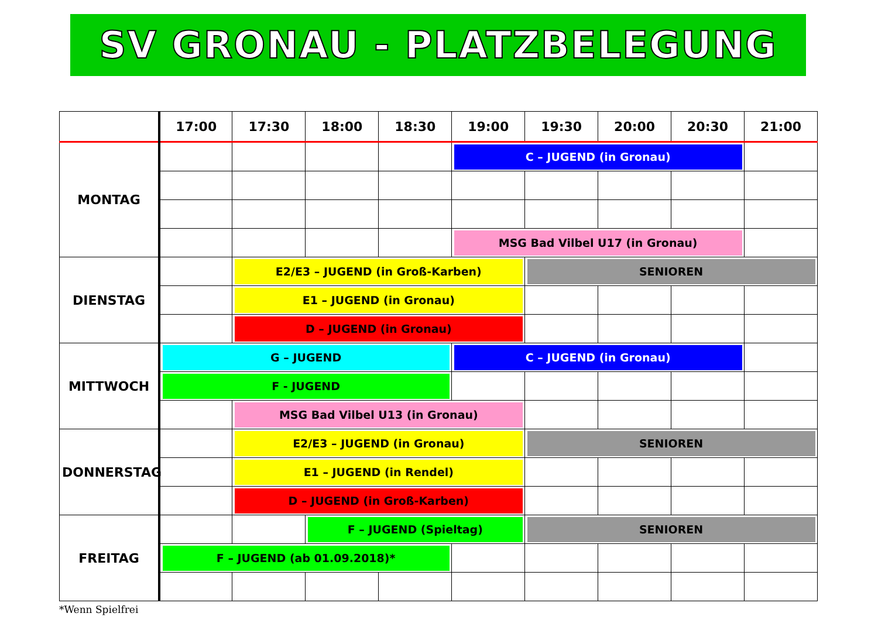SV GRONAU - PLATZBELEGUNG
| | 17:00 | 17:30 | 18:00 | 18:30 | 19:00 | 19:30 | 20:00 | 20:30 | 21:00 |
| --- | --- | --- | --- | --- | --- | --- | --- | --- | --- |
| MONTAG | | | | | C – JUGEND (in Gronau) | | | | |
| | | | | | MSG Bad Vilbel U17 (in Gronau) | | | | |
| DIENSTAG | | E2/E3 – JUGEND (in Groß-Karben) | | | | SENIOREN | | | |
| | | E1 – JUGEND (in Gronau) | | | | | | | |
| | | D – JUGEND (in Gronau) | | | | | | | |
| MITTWOCH | G – JUGEND | | | | C – JUGEND (in Gronau) | | | | |
| | F - JUGEND | | | | | | | | |
| | | MSG Bad Vilbel U13 (in Gronau) | | | | | | | |
| DONNERSTAG | | E2/E3 – JUGEND (in Gronau) | | | | SENIOREN | | | |
| | | E1 – JUGEND (in Rendel) | | | | | | | |
| | | D – JUGEND (in Groß-Karben) | | | | | | | |
| FREITAG | | | F – JUGEND (Spieltag) | | | SENIOREN | | | |
| | F – JUGEND (ab 01.09.2018)* | | | | | | | | |
*Wenn Spielfrei